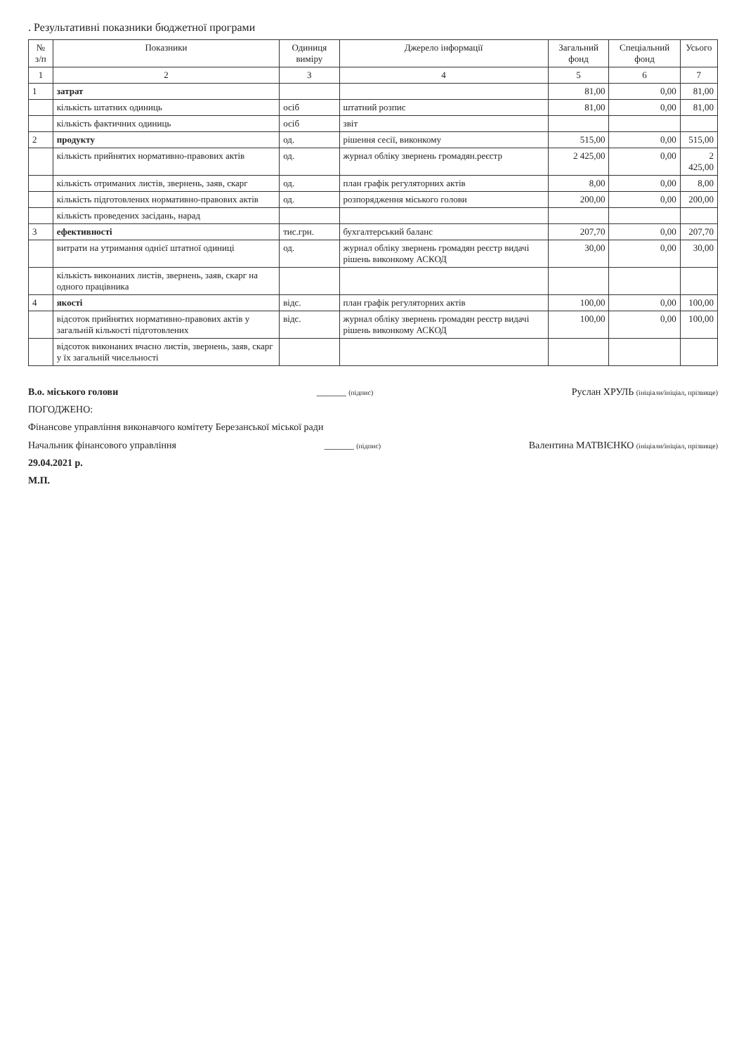. Результативні показники бюджетної програми
| № з/п | Показники | Одиниця виміру | Джерело інформації | Загальний фонд | Спеціальний фонд | Усього |
| --- | --- | --- | --- | --- | --- | --- |
| 1 | 2 | 3 | 4 | 5 | 6 | 7 |
| 1 | затрат | | | 81,00 | 0,00 | 81,00 |
| | кількість штатних одиниць | осіб | штатний розпис | 81,00 | 0,00 | 81,00 |
| | кількість фактичних одиниць | осіб | звіт | | | |
| 2 | продукту | од. | рішення сесії, виконкому | 515,00 | 0,00 | 515,00 |
| | кількість прийнятих нормативно-правових актів | од. | журнал обліку звернень громадян.реєстр | 2 425,00 | 0,00 | 2 425,00 |
| | кількість отриманих листів, звернень, заяв, скарг | од. | план графік регуляторних актів | 8,00 | 0,00 | 8,00 |
| | кількість підготовлених нормативно-правових актів | од. | розпорядження міського голови | 200,00 | 0,00 | 200,00 |
| | кількість проведених засідань, нарад | | | | | |
| 3 | ефективності | тис.грн. | бухгалтерський баланс | 207,70 | 0,00 | 207,70 |
| | витрати на утримання однієї штатної одиниці | од. | журнал обліку звернень громадян реєстр видачі рішень виконкому АСКОД | 30,00 | 0,00 | 30,00 |
| | кількість виконаних листів, звернень, заяв, скарг на одного працівника | | | | | |
| 4 | якості | відс. | план графік регуляторних актів | 100,00 | 0,00 | 100,00 |
| | відсоток прийнятих нормативно-правових актів у загальній кількості підготовлених | відс. | журнал обліку звернень громадян реєстр видачі рішень виконкому АСКОД | 100,00 | 0,00 | 100,00 |
| | відсоток виконаних вчасно листів, звернень, заяв, скарг у їх загальній чисельності | | | | | |
В.о. міського голови ______ (підпис) Руслан ХРУЛЬ (ініціали/ініціал, прізвище)
ПОГОДЖЕНО:
Фінансове управління виконавчого комітету Березанської міської ради
Начальник фінансового управління ______ (підпис) Валентина МАТВІЄНКО (ініціали/ініціал, прізвище)
29.04.2021 р.
М.П.